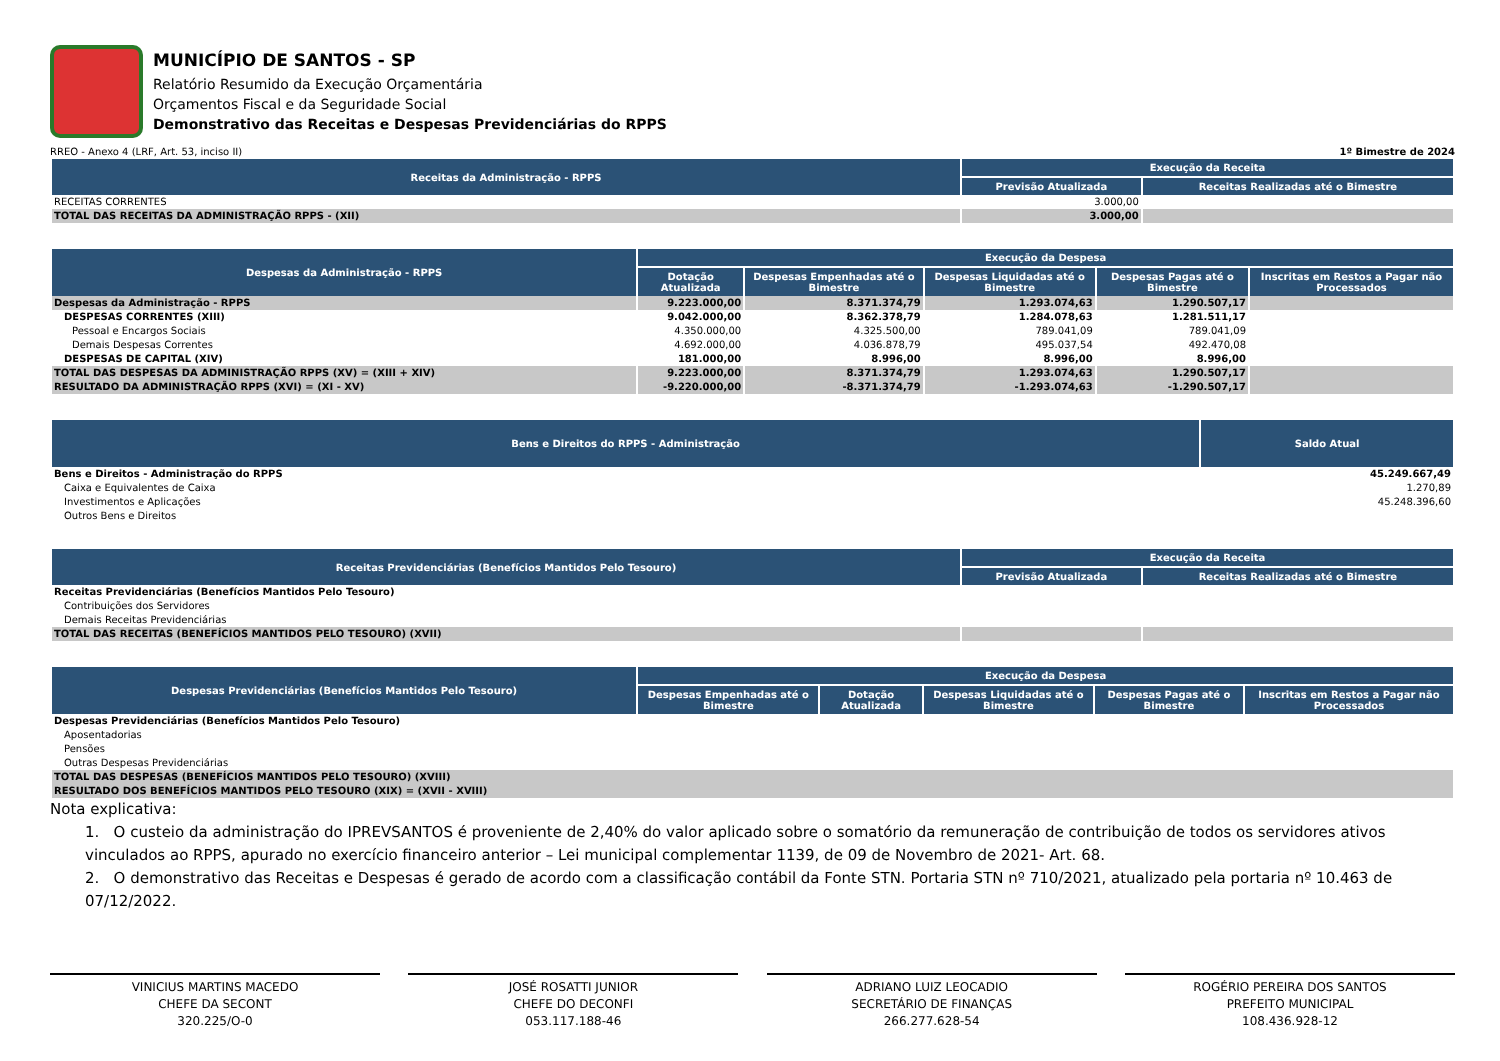MUNICÍPIO DE SANTOS - SP
Relatório Resumido da Execução Orçamentária
Orçamentos Fiscal e da Seguridade Social
Demonstrativo das Receitas e Despesas Previdenciárias do RPPS
RREO - Anexo 4 (LRF, Art. 53, inciso II) 1º Bimestre de 2024
| Receitas da Administração - RPPS | Execução da Receita | |
| --- | --- | --- |
| | Previsão Atualizada | Receitas Realizadas até o Bimestre |
| RECEITAS CORRENTES | 3.000,00 | |
| TOTAL DAS RECEITAS DA ADMINISTRAÇÃO RPPS - (XII) | 3.000,00 | |
| Despesas da Administração - RPPS | Execução da Despesa | | | | |
| --- | --- | --- | --- | --- | --- |
| | Dotação Atualizada | Despesas Empenhadas até o Bimestre | Despesas Liquidadas até o Bimestre | Despesas Pagas até o Bimestre | Inscritas em Restos a Pagar não Processados |
| Despesas da Administração - RPPS | 9.223.000,00 | 8.371.374,79 | 1.293.074,63 | 1.290.507,17 | |
| DESPESAS CORRENTES (XIII) | 9.042.000,00 | 8.362.378,79 | 1.284.078,63 | 1.281.511,17 | |
| Pessoal e Encargos Sociais | 4.350.000,00 | 4.325.500,00 | 789.041,09 | 789.041,09 | |
| Demais Despesas Correntes | 4.692.000,00 | 4.036.878,79 | 495.037,54 | 492.470,08 | |
| DESPESAS DE CAPITAL (XIV) | 181.000,00 | 8.996,00 | 8.996,00 | 8.996,00 | |
| TOTAL DAS DESPESAS DA ADMINISTRAÇÃO RPPS (XV) = (XIII + XIV) | 9.223.000,00 | 8.371.374,79 | 1.293.074,63 | 1.290.507,17 | |
| RESULTADO DA ADMINISTRAÇÃO RPPS (XVI) = (XI - XV) | -9.220.000,00 | -8.371.374,79 | -1.293.074,63 | -1.290.507,17 | |
| Bens e Direitos do RPPS - Administração | Saldo Atual |
| --- | --- |
| Bens e Direitos - Administração do RPPS | 45.249.667,49 |
| Caixa e Equivalentes de Caixa | 1.270,89 |
| Investimentos e Aplicações | 45.248.396,60 |
| Outros Bens e Direitos | |
| Receitas Previdenciárias (Benefícios Mantidos Pelo Tesouro) | Execução da Receita | |
| --- | --- | --- |
| | Previsão Atualizada | Receitas Realizadas até o Bimestre |
| Receitas Previdenciárias (Benefícios Mantidos Pelo Tesouro) | | |
| Contribuições dos Servidores | | |
| Demais Receitas Previdenciárias | | |
| TOTAL DAS RECEITAS (BENEFÍCIOS MANTIDOS PELO TESOURO) (XVII) | | |
| Despesas Previdenciárias (Benefícios Mantidos Pelo Tesouro) | Execução da Despesa | | | | |
| --- | --- | --- | --- | --- | --- |
| | Despesas Empenhadas até o Bimestre | Dotação Atualizada | Despesas Liquidadas até o Bimestre | Despesas Pagas até o Bimestre | Inscritas em Restos a Pagar não Processados |
| Despesas Previdenciárias (Benefícios Mantidos Pelo Tesouro) | | | | | |
| Aposentadorias | | | | | |
| Pensões | | | | | |
| Outras Despesas Previdenciárias | | | | | |
| TOTAL DAS DESPESAS (BENEFÍCIOS MANTIDOS PELO TESOURO) (XVIII) | | | | | |
| RESULTADO DOS BENEFÍCIOS MANTIDOS PELO TESOURO (XIX) = (XVII - XVIII) | | | | | |
Nota explicativa:
1. O custeio da administração do IPREVSANTOS é proveniente de 2,40% do valor aplicado sobre o somatório da remuneração de contribuição de todos os servidores ativos vinculados ao RPPS, apurado no exercício financeiro anterior – Lei municipal complementar 1139, de 09 de Novembro de 2021- Art. 68.
2. O demonstrativo das Receitas e Despesas é gerado de acordo com a classificação contábil da Fonte STN. Portaria STN nº 710/2021, atualizado pela portaria nº 10.463 de 07/12/2022.
VINICIUS MARTINS MACEDO
CHEFE DA SECONT
320.225/O-0
JOSÉ ROSATTI JUNIOR
CHEFE DO DECONFI
053.117.188-46
ADRIANO LUIZ LEOCADIO
SECRETÁRIO DE FINANÇAS
266.277.628-54
ROGÉRIO PEREIRA DOS SANTOS
PREFEITO MUNICIPAL
108.436.928-12